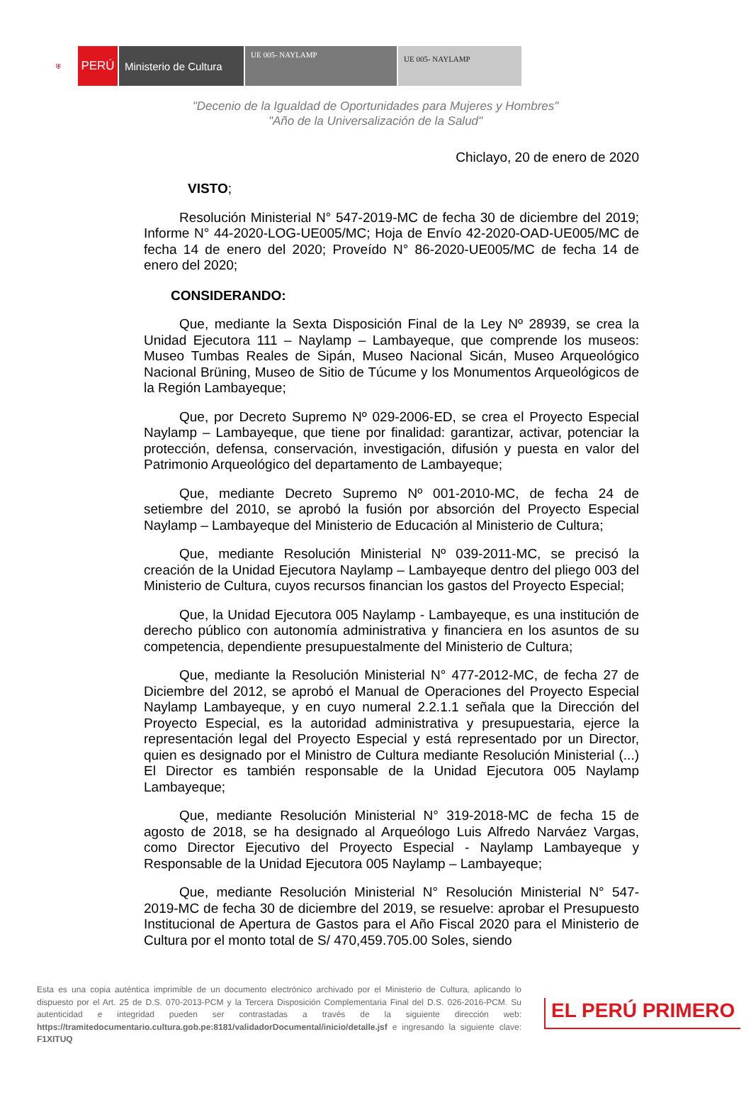⛨
PERÚ Ministerio de Cultura
UE 005- NAYLAMP
UE 005- NAYLAMP
"Decenio de la Igualdad de Oportunidades para Mujeres y Hombres"
"Año de la Universalización de la Salud"
Chiclayo, 20 de enero de 2020
VISTO;
Resolución Ministerial N° 547-2019-MC de fecha 30 de diciembre del 2019; Informe N° 44-2020-LOG-UE005/MC; Hoja de Envío 42-2020-OAD-UE005/MC de fecha 14 de enero del 2020; Proveído N° 86-2020-UE005/MC de fecha 14 de enero del 2020;
CONSIDERANDO:
Que, mediante la Sexta Disposición Final de la Ley Nº 28939, se crea la Unidad Ejecutora 111 – Naylamp – Lambayeque, que comprende los museos: Museo Tumbas Reales de Sipán, Museo Nacional Sicán, Museo Arqueológico Nacional Brüning, Museo de Sitio de Túcume y los Monumentos Arqueológicos de la Región Lambayeque;
Que, por Decreto Supremo Nº 029-2006-ED, se crea el Proyecto Especial Naylamp – Lambayeque, que tiene por finalidad: garantizar, activar, potenciar la protección, defensa, conservación, investigación, difusión y puesta en valor del Patrimonio Arqueológico del departamento de Lambayeque;
Que, mediante Decreto Supremo Nº 001-2010-MC, de fecha 24 de setiembre del 2010, se aprobó la fusión por absorción del Proyecto Especial Naylamp – Lambayeque del Ministerio de Educación al Ministerio de Cultura;
Que, mediante Resolución Ministerial Nº 039-2011-MC, se precisó la creación de la Unidad Ejecutora Naylamp – Lambayeque dentro del pliego 003 del Ministerio de Cultura, cuyos recursos financian los gastos del Proyecto Especial;
Que, la Unidad Ejecutora 005 Naylamp - Lambayeque, es una institución de derecho público con autonomía administrativa y financiera en los asuntos de su competencia, dependiente presupuestalmente del Ministerio de Cultura;
Que, mediante la Resolución Ministerial N° 477-2012-MC, de fecha 27 de Diciembre del 2012, se aprobó el Manual de Operaciones del Proyecto Especial Naylamp Lambayeque, y en cuyo numeral 2.2.1.1 señala que la Dirección del Proyecto Especial, es la autoridad administrativa y presupuestaria, ejerce la representación legal del Proyecto Especial y está representado por un Director, quien es designado por el Ministro de Cultura mediante Resolución Ministerial (...) El Director es también responsable de la Unidad Ejecutora 005 Naylamp Lambayeque;
Que, mediante Resolución Ministerial N° 319-2018-MC de fecha 15 de agosto de 2018, se ha designado al Arqueólogo Luis Alfredo Narváez Vargas, como Director Ejecutivo del Proyecto Especial - Naylamp Lambayeque y Responsable de la Unidad Ejecutora 005 Naylamp – Lambayeque;
Que, mediante Resolución Ministerial N° Resolución Ministerial N° 547-2019-MC de fecha 30 de diciembre del 2019, se resuelve: aprobar el Presupuesto Institucional de Apertura de Gastos para el Año Fiscal 2020 para el Ministerio de Cultura por el monto total de S/ 470,459.705.00 Soles, siendo
Esta es una copia auténtica imprimible de un documento electrónico archivado por el Ministerio de Cultura, aplicando lo dispuesto por el Art. 25 de D.S. 070-2013-PCM y la Tercera Disposición Complementaria Final del D.S. 026-2016-PCM. Su autenticidad e integridad pueden ser contrastadas a través de la siguiente dirección web: https://tramitedocumentario.cultura.gob.pe:8181/validadorDocumental/inicio/detalle.jsf e ingresando la siguiente clave: F1XITUQ
EL PERÚ PRIMERO